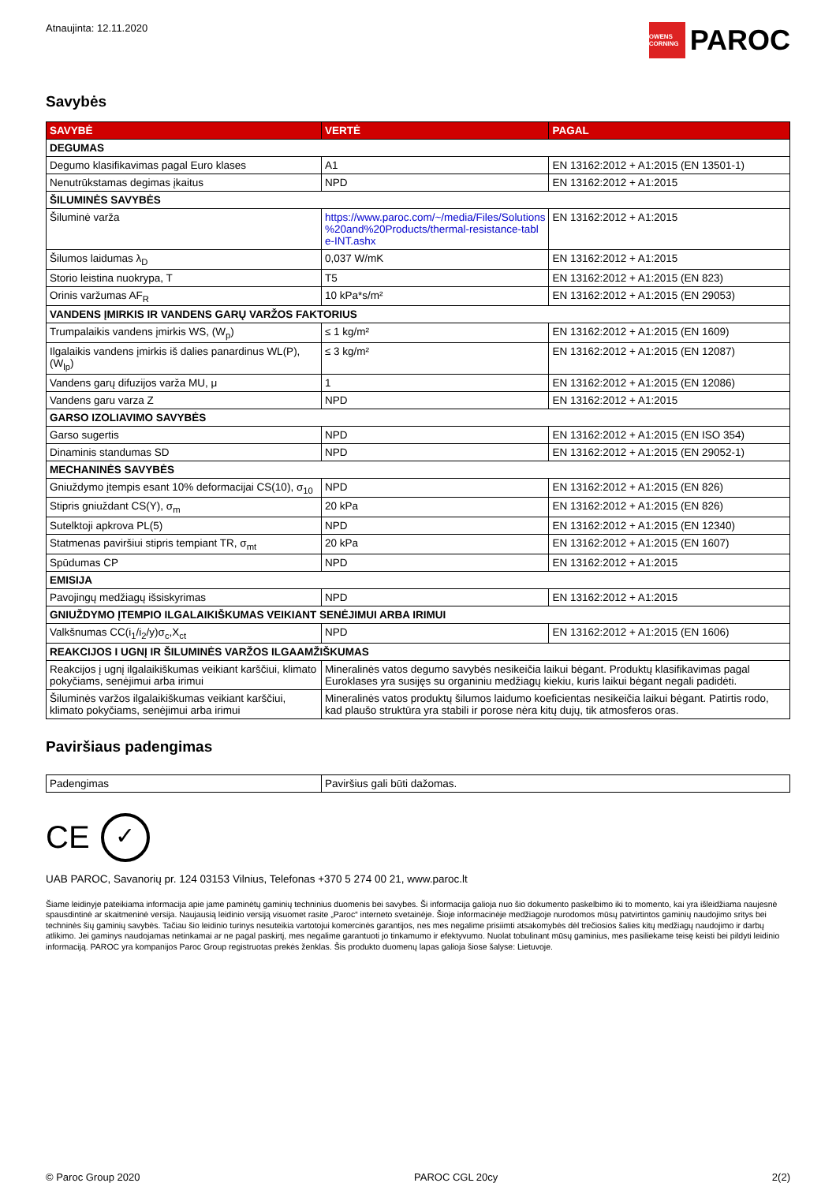Atnaujinta: 12.11.2020
OWENS CORNING PAROC
Savybės
| SAVYBĖ | VERTĖ | PAGAL |
| --- | --- | --- |
| DEGUMAS | | |
| Degumo klasifikavimas pagal Euro klases | A1 | EN 13162:2012 + A1:2015 (EN 13501-1) |
| Nenutrūkstamas degimas įkaitus | NPD | EN 13162:2012 + A1:2015 |
| ŠILUMINĖS SAVYBĖS | | |
| Šiluminė varža | https://www.paroc.com/~/media/Files/Solutions %20and%20Products/thermal-resistance-tabl e-INT.ashx | EN 13162:2012 + A1:2015 |
| Šilumos laidumas λ<sub>D</sub> | 0,037 W/mK | EN 13162:2012 + A1:2015 |
| Storio leistina nuokrypa, T | T5 | EN 13162:2012 + A1:2015 (EN 823) |
| Orinis varžumas AF<sub>R</sub> | 10 kPa*s/m² | EN 13162:2012 + A1:2015 (EN 29053) |
| VANDENS ĮMIRKIS IR VANDENS GARŲ VARŽOS FAKTORIUS | | |
| Trumpalaikis vandens įmirkis WS, (W<sub>p</sub>) | ≤ 1 kg/m² | EN 13162:2012 + A1:2015 (EN 1609) |
| Ilgalaikis vandens įmirkis iš dalies panardinus WL(P), (W<sub>lp</sub>) | ≤ 3 kg/m² | EN 13162:2012 + A1:2015 (EN 12087) |
| Vandens garų difuzijos varža MU, μ | 1 | EN 13162:2012 + A1:2015 (EN 12086) |
| Vandens garu varza Z | NPD | EN 13162:2012 + A1:2015 |
| GARSO IZOLIAVIMO SAVYBĖS | | |
| Garso sugertis | NPD | EN 13162:2012 + A1:2015 (EN ISO 354) |
| Dinaminis standumas SD | NPD | EN 13162:2012 + A1:2015 (EN 29052-1) |
| MECHANINĖS SAVYBĖS | | |
| Gniuždymo įtempis esant 10% deformacijai CS(10), σ<sub>10</sub> | NPD | EN 13162:2012 + A1:2015 (EN 826) |
| Stipris gniuždant CS(Y), σ<sub>m</sub> | 20 kPa | EN 13162:2012 + A1:2015 (EN 826) |
| Sutelktoji apkrova PL(5) | NPD | EN 13162:2012 + A1:2015 (EN 12340) |
| Statmenas paviršiui stipris tempiant TR, σ<sub>mt</sub> | 20 kPa | EN 13162:2012 + A1:2015 (EN 1607) |
| Spūdumas CP | NPD | EN 13162:2012 + A1:2015 |
| EMISIJA | | |
| Pavojingų medžiagų išsiskyrimas | NPD | EN 13162:2012 + A1:2015 |
| GNIUŽDYMO ĮTEMPIO ILGALAIKIŠKUMAS VEIKIANT SENĖJIMUI ARBA IRIMUI | | |
| Valkšnumas CC(i<sub>1</sub>/i<sub>2</sub>/y)σ<sub>c</sub>,X<sub>ct</sub> | NPD | EN 13162:2012 + A1:2015 (EN 1606) |
| REAKCIJOS I UGNĮ IR ŠILUMINĖS VARŽOS ILGAAMŽIŠKUMAS | | |
| Reakcijos į ugnį ilgalaikiškumas veikiant karščiui, klimato pokyčiams, senėjimui arba irimui | Mineralinės vatos degumo savybės nesikeičia laikui bėgant. Produktų klasifikavimas pagal Euroklases yra susijęs su organiniu medžiagų kiekiu, kuris laikui bėgant negali padidėti. | |
| Šiluminės varžos ilgalaikiškumas veikiant karščiui, klimato pokyčiams, senėjimui arba irimui | Mineralinės vatos produktų šilumos laidumo koeficientas nesikeičia laikui bėgant. Patirtis rodo, kad plaušo struktūra yra stabili ir porose nėra kitų dujų, tik atmosferos oras. | |
Paviršiaus padengimas
| Padengimas | Paviršius gali būti dažomas. |
CE ✓
UAB PAROC, Savanorių pr. 124 03153 Vilnius, Telefonas +370 5 274 00 21, www.paroc.lt
Šiame leidinyje pateikiama informacija apie jame paminėtų gaminių techninius duomenis bei savybes. Ši informacija galioja nuo šio dokumento paskelbimo iki to momento, kai yra išleidžiama naujesnė spausdintinė ar skaitmeninė versija. Naujausią leidinio versiją visuomet rasite „Paroc“ interneto svetainėje. Šioje informacinėje medžiagoje nurodomos mūsų patvirtintos gaminių naudojimo sritys bei techninės šių gaminių savybės. Tačiau šio leidinio turinys nesuteikia vartotojui komercinės garantijos, nes mes negalime prisiimti atsakomybės dėl trečiosios šalies kitų medžiagų naudojimo ir darbų atlikimo. Jei gaminys naudojamas netinkamai ar ne pagal paskirtį, mes negalime garantuoti jo tinkamumo ir efektyvumo. Nuolat tobulinant mūsų gaminius, mes pasiliekame teisę keisti bei pildyti leidinio informaciją. PAROC yra kompanijos Paroc Group registruotas prekės ženklas. Šis produkto duomenų lapas galioja šiose šalyse: Lietuvoje.
© Paroc Group 2020 PAROC CGL 20cy 2(2)